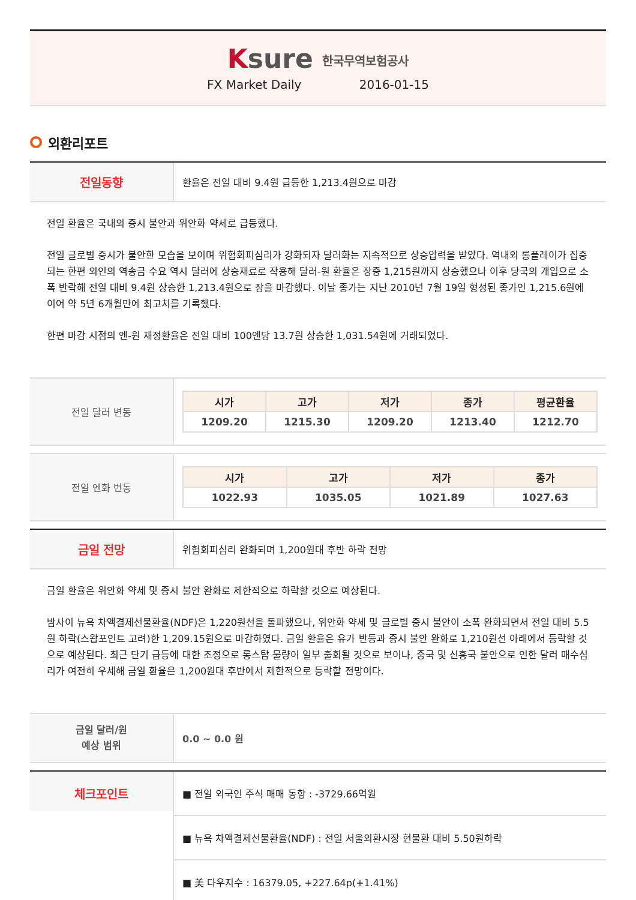Ksure 한국무역보험공사
FX Market Daily 2016-01-15
외환리포트
전일동향
환율은 전일 대비 9.4원 급등한 1,213.4원으로 마감
전일 환율은 국내외 증시 불안과 위안화 약세로 급등했다.
전일 글로벌 증시가 불안한 모습을 보이며 위험회피심리가 강화되자 달러화는 지속적으로 상승압력을 받았다. 역내외 롱플레이가 집중되는 한편 외인의 역송금 수요 역시 달러에 상승재료로 작용해 달러-원 환율은 장중 1,215원까지 상승했으나 이후 당국의 개입으로 소폭 반락해 전일 대비 9.4원 상승한 1,213.4원으로 장을 마감했다. 이날 종가는 지난 2010년 7월 19일 형성된 종가인 1,215.6원에 이어 약 5년 6개월만에 최고치를 기록했다.
한편 마감 시점의 엔-원 재정환율은 전일 대비 100엔당 13.7원 상승한 1,031.54원에 거래되었다.
전일 달러 변동
| 시가 | 고가 | 저가 | 종가 | 평균환율 |
| --- | --- | --- | --- | --- |
| 1209.20 | 1215.30 | 1209.20 | 1213.40 | 1212.70 |
전일 엔화 변동
| 시가 | 고가 | 저가 | 종가 |
| --- | --- | --- | --- |
| 1022.93 | 1035.05 | 1021.89 | 1027.63 |
금일 전망
위험회피심리 완화되며 1,200원대 후반 하락 전망
금일 환율은 위안화 약세 및 증시 불안 완화로 제한적으로 하락할 것으로 예상된다.
밤사이 뉴욕 차액결제선물환율(NDF)은 1,220원선을 돌파했으나, 위안화 약세 및 글로벌 증시 불안이 소폭 완화되면서 전일 대비 5.5원 하락(스왑포인트 고려)한 1,209.15원으로 마감하였다. 금일 환율은 유가 반등과 증시 불안 완화로 1,210원선 아래에서 등락할 것으로 예상된다. 최근 단기 급등에 대한 조정으로 롱스탑 물량이 일부 출회될 것으로 보이나, 중국 및 신흥국 불안으로 인한 달러 매수심리가 여전히 우세해 금일 환율은 1,200원대 후반에서 제한적으로 등락할 전망이다.
금일 달러/원
예상 범위
0.0 ~ 0.0 원
체크포인트
■ 전일 외국인 주식 매매 동향 : -3729.66억원
■ 뉴욕 차액결제선물환율(NDF) : 전일 서울외환시장 현물환 대비 5.50원하락
■ 美 다우지수 : 16379.05, +227.64p(+1.41%)